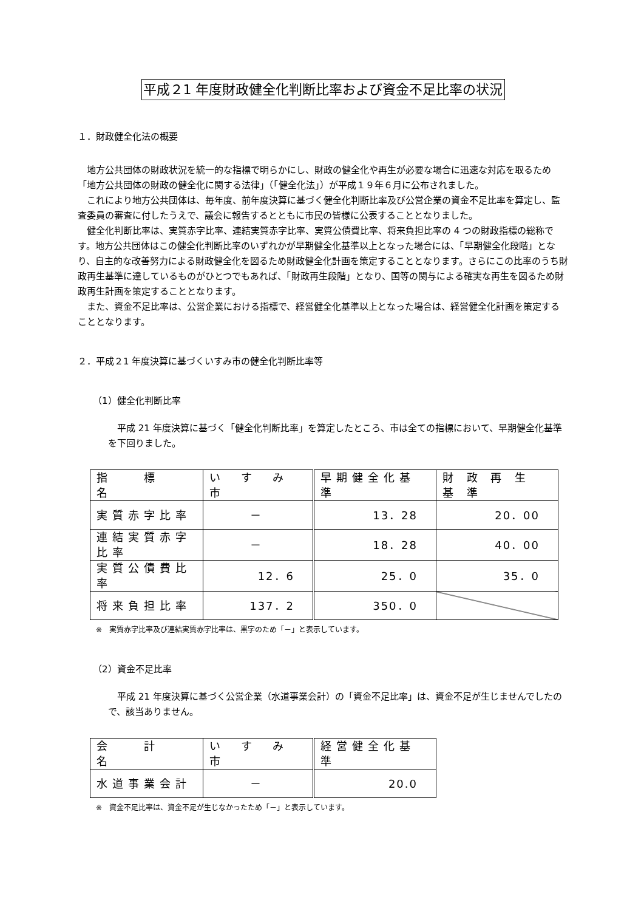平成２1 年度財政健全化判断比率および資金不足比率の状況
１．財政健全化法の概要
地方公共団体の財政状況を統一的な指標で明らかにし、財政の健全化や再生が必要な場合に迅速な対応を取るため「地方公共団体の財政の健全化に関する法律」（「健全化法」）が平成１９年６月に公布されました。
これにより地方公共団体は、毎年度、前年度決算に基づく健全化判断比率及び公営企業の資金不足比率を算定し、監査委員の審査に付したうえで、議会に報告するとともに市民の皆様に公表することとなりました。
健全化判断比率は、実質赤字比率、連結実質赤字比率、実質公債費比率、将来負担比率の 4 つの財政指標の総称です。地方公共団体はこの健全化判断比率のいずれかが早期健全化基準以上となった場合には、「早期健全化段階」となり、自主的な改善努力による財政健全化を図るため財政健全化計画を策定することとなります。さらにこの比率のうち財政再生基準に達しているものがひとつでもあれば、「財政再生段階」となり、国等の関与による確実な再生を図るため財政再生計画を策定することとなります。
また、資金不足比率は、公営企業における指標で、経営健全化基準以上となった場合は、経営健全化計画を策定することとなります。
２．平成２1 年度決算に基づくいすみ市の健全化判断比率等
（1）健全化判断比率
平成 21 年度決算に基づく「健全化判断比率」を算定したところ、市は全ての指標において、早期健全化基準を下回りました。
| 指 標 名 | い す み 市 | 早期健全化基準 | 財 政 再 生 基 準 |
| 実質赤字比率 | － | 13．28 | 20．00 |
| 連結実質赤字比率 | － | 18．28 | 40．00 |
| 実質公債費比率 | 12．6 | 25．0 | 35．0 |
| 将来負担比率 | 137．2 | 350．0 | |
※　実質赤字比率及び連結実質赤字比率は、黒字のため「－」と表示しています。
（2）資金不足比率
平成 21 年度決算に基づく公営企業（水道事業会計）の「資金不足比率」は、資金不足が生じませんでしたので、該当ありません。
| 会 計 名 | い す み 市 | 経営健全化基準 |
| 水道事業会計 | － | 20.0 |
※　資金不足比率は、資金不足が生じなかったため「－」と表示しています。